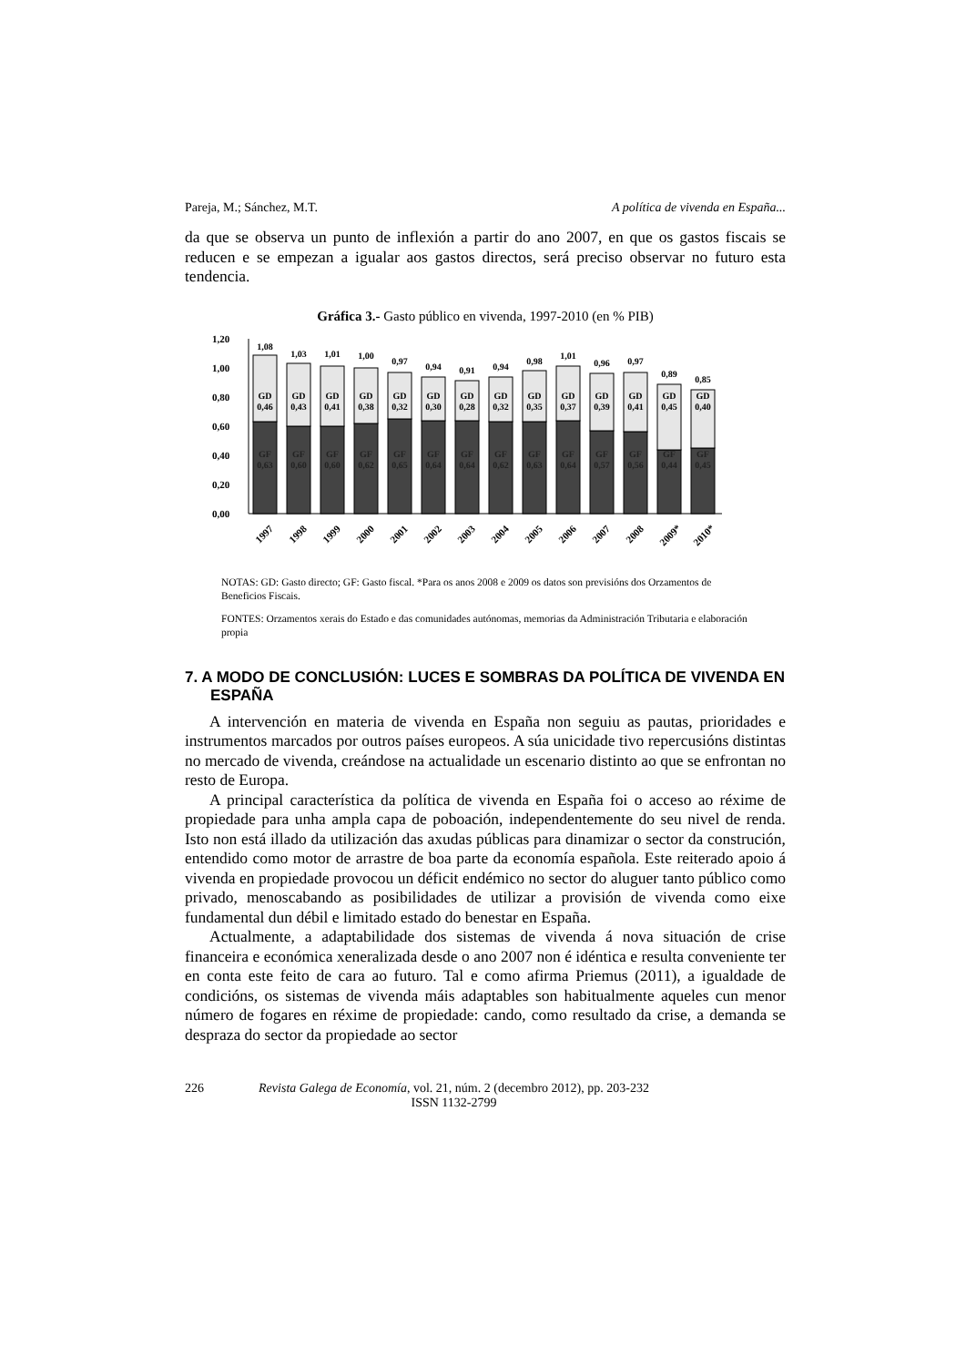Pareja, M.; Sánchez, M.T. A política de vivenda en España...
da que se observa un punto de inflexión a partir do ano 2007, en que os gastos fiscais se reducen e se empezan a igualar aos gastos directos, será preciso observar no futuro esta tendencia.
Gráfica 3.- Gasto público en vivenda, 1997-2010 (en % PIB)
1,20
1,00
0,80
0,60
0,40
0,20
0,00
1,08
1,03
1,01
1,00
0,97
0,94
0,91
0,94
0,98
1,01
0,96
0,97
0,89
0,85
GD
0,46
GD
0,43
GD
0,41
GD
0,38
GD
0,32
GD
0,30
GD
0,28
GD
0,32
GD
0,35
GD
0,37
GD
0,39
GD
0,41
GD
0,45
GD
0,40
GF
0,63
GF
0,60
GF
0,60
GF
0,62
GF
0,65
GF
0,64
GF
0,64
GF
0,62
GF
0,63
GF
0,64
GF
0,57
GF
0,56
GF
0,44
GF
0,45
1997
1998
1999
2000
2001
2002
2003
2004
2005
2006
2007
2008
2009*
2010*
NOTAS: GD: Gasto directo; GF: Gasto fiscal. *Para os anos 2008 e 2009 os datos son previsións dos Orzamentos de Beneficios Fiscais.
FONTES: Orzamentos xerais do Estado e das comunidades autónomas, memorias da Administración Tributaria e elaboración propia
7. A MODO DE CONCLUSIÓN: LUCES E SOMBRAS DA POLÍTICA DE VIVENDA EN ESPAÑA
A intervención en materia de vivenda en España non seguiu as pautas, prioridades e instrumentos marcados por outros países europeos. A súa unicidade tivo repercusións distintas no mercado de vivenda, creándose na actualidade un escenario distinto ao que se enfrontan no resto de Europa.
A principal característica da política de vivenda en España foi o acceso ao réxime de propiedade para unha ampla capa de poboación, independentemente do seu nivel de renda. Isto non está illado da utilización das axudas públicas para dinamizar o sector da construción, entendido como motor de arrastre de boa parte da economía española. Este reiterado apoio á vivenda en propiedade provocou un déficit endémico no sector do aluguer tanto público como privado, menoscabando as posibilidades de utilizar a provisión de vivenda como eixe fundamental dun débil e limitado estado do benestar en España.
Actualmente, a adaptabilidade dos sistemas de vivenda á nova situación de crise financeira e económica xeneralizada desde o ano 2007 non é idéntica e resulta conveniente ter en conta este feito de cara ao futuro. Tal e como afirma Priemus (2011), a igualdade de condicións, os sistemas de vivenda máis adaptables son habitualmente aqueles cun menor número de fogares en réxime de propiedade: cando, como resultado da crise, a demanda se despraza do sector da propiedade ao sector
226 Revista Galega de Economía, vol. 21, núm. 2 (decembro 2012), pp. 203-232
ISSN 1132-2799